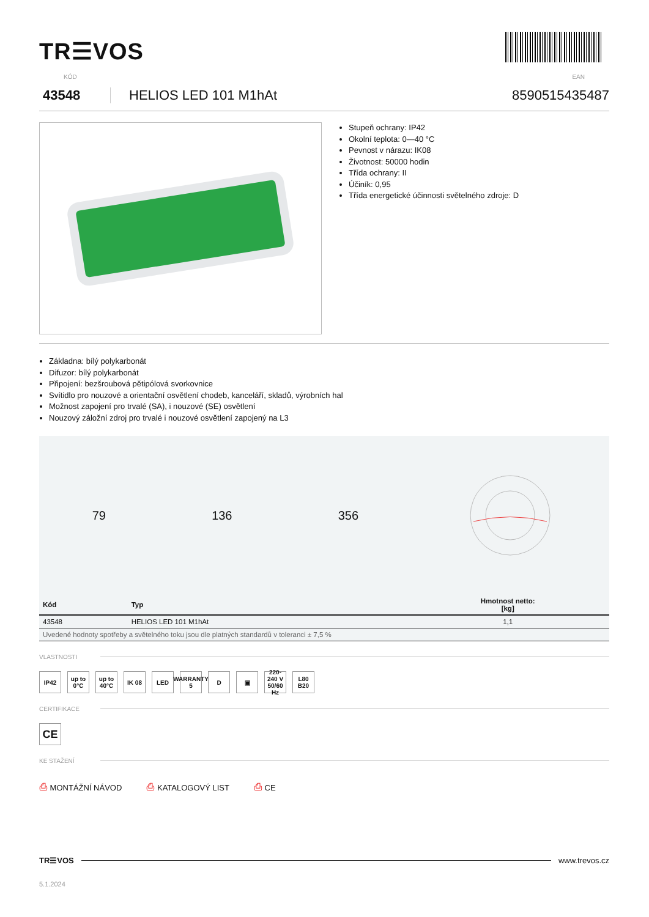TR☰VOS
KÓD EAN
43548 HELIOS LED 101 M1hAt 8590515435487
Stupeň ochrany: IP42
Okolní teplota: 0—40 °C
Pevnost v nárazu: IK08
Životnost: 50000 hodin
Třída ochrany: II
Účiník: 0,95
Třída energetické účinnosti světelného zdroje: D
Základna: bílý polykarbonát
Difuzor: bílý polykarbonát
Připojení: bezšroubová pětipólová svorkovnice
Svítidlo pro nouzové a orientační osvětlení chodeb, kanceláří, skladů, výrobních hal
Možnost zapojení pro trvalé (SA), i nouzové (SE) osvětlení
Nouzový záložní zdroj pro trvalé i nouzové osvětlení zapojený na L3
79 136 356
| Kód | Typ | Hmotnost netto: [kg] |
| --- | --- | --- |
| 43548 | HELIOS LED 101 M1hAt | 1,1 |
| Uvedené hodnoty spotřeby a světelného toku jsou dle platných standardů v toleranci ± 7,5 % | | |
VLASTNOSTI
IP42 up to 0°C
up to 40°C
IK 08 LED WARRANTY 5
D ▣ 220-240 V 50/60 Hz
L80 B20
CERTIFIKACE
CE
KE STAŽENÍ
⎙ MONTÁŽNÍ NÁVOD ⎙ KATALOGOVÝ LIST ⎙ CE
TR☰VOS www.trevos.cz
5.1.2024